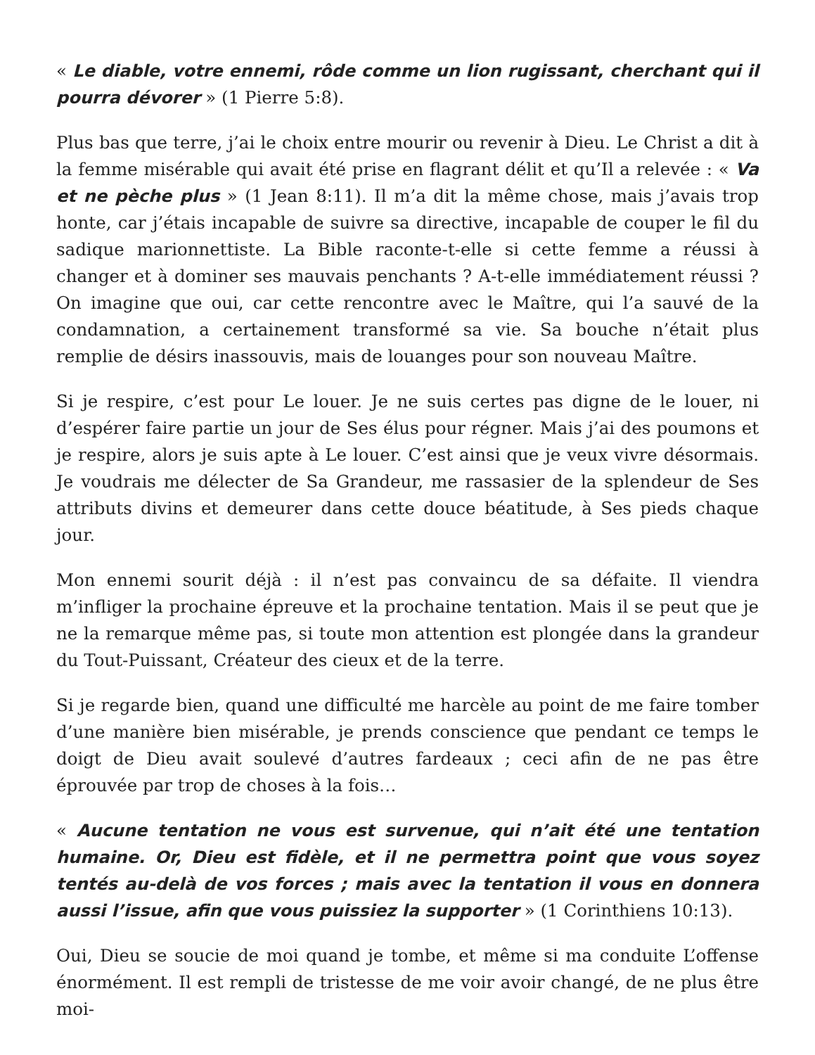« Le diable, votre ennemi, rôde comme un lion rugissant, cherchant qui il pourra dévorer » (1 Pierre 5:8).
Plus bas que terre, j’ai le choix entre mourir ou revenir à Dieu. Le Christ a dit à la femme misérable qui avait été prise en flagrant délit et qu’Il a relevée : « Va et ne pèche plus » (1 Jean 8:11). Il m’a dit la même chose, mais j’avais trop honte, car j’étais incapable de suivre sa directive, incapable de couper le fil du sadique marionnettiste. La Bible raconte-t-elle si cette femme a réussi à changer et à dominer ses mauvais penchants ? A-t-elle immédiatement réussi ? On imagine que oui, car cette rencontre avec le Maître, qui l’a sauvé de la condamnation, a certainement transformé sa vie. Sa bouche n’était plus remplie de désirs inassouvis, mais de louanges pour son nouveau Maître.
Si je respire, c’est pour Le louer. Je ne suis certes pas digne de le louer, ni d’espérer faire partie un jour de Ses élus pour régner. Mais j’ai des poumons et je respire, alors je suis apte à Le louer. C’est ainsi que je veux vivre désormais. Je voudrais me délecter de Sa Grandeur, me rassasier de la splendeur de Ses attributs divins et demeurer dans cette douce béatitude, à Ses pieds chaque jour.
Mon ennemi sourit déjà : il n’est pas convaincu de sa défaite. Il viendra m’infliger la prochaine épreuve et la prochaine tentation. Mais il se peut que je ne la remarque même pas, si toute mon attention est plongée dans la grandeur du Tout-Puissant, Créateur des cieux et de la terre.
Si je regarde bien, quand une difficulté me harcèle au point de me faire tomber d’une manière bien misérable, je prends conscience que pendant ce temps le doigt de Dieu avait soulevé d’autres fardeaux ; ceci afin de ne pas être éprouvée par trop de choses à la fois…
« Aucune tentation ne vous est survenue, qui n’ait été une tentation humaine. Or, Dieu est fidèle, et il ne permettra point que vous soyez tentés au-delà de vos forces ; mais avec la tentation il vous en donnera aussi l’issue, afin que vous puissiez la supporter » (1 Corinthiens 10:13).
Oui, Dieu se soucie de moi quand je tombe, et même si ma conduite L’offense énormément. Il est rempli de tristesse de me voir avoir changé, de ne plus être moi-